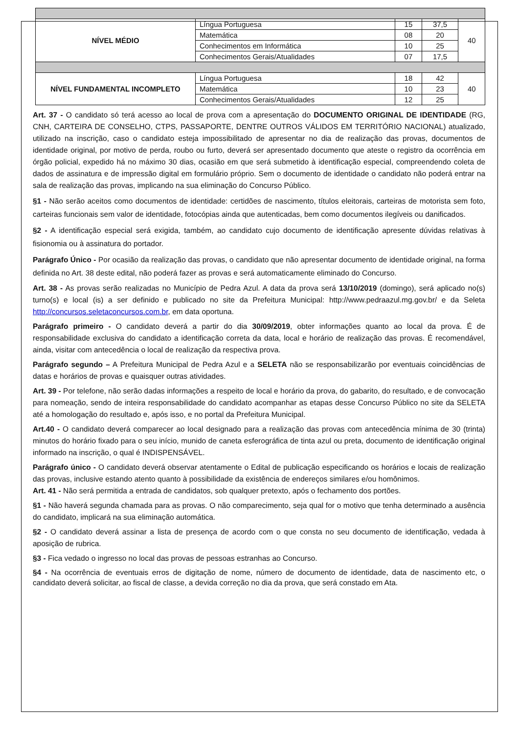| NÍVEL MÉDIO | Língua Portuguesa | 15 | 37,5 | 40 |
| | Matemática | 08 | 20 | |
| | Conhecimentos em Informática | 10 | 25 | |
| | Conhecimentos Gerais/Atualidades | 07 | 17,5 | |
| NÍVEL FUNDAMENTAL INCOMPLETO | Língua Portuguesa | 18 | 42 | 40 |
| | Matemática | 10 | 23 | |
| | Conhecimentos Gerais/Atualidades | 12 | 25 | |
Art. 37 - O candidato só terá acesso ao local de prova com a apresentação do DOCUMENTO ORIGINAL DE IDENTIDADE (RG, CNH, CARTEIRA DE CONSELHO, CTPS, PASSAPORTE, DENTRE OUTROS VÁLIDOS EM TERRITÓRIO NACIONAL) atualizado, utilizado na inscrição, caso o candidato esteja impossibilitado de apresentar no dia de realização das provas, documentos de identidade original, por motivo de perda, roubo ou furto, deverá ser apresentado documento que ateste o registro da ocorrência em órgão policial, expedido há no máximo 30 dias, ocasião em que será submetido à identificação especial, compreendendo coleta de dados de assinatura e de impressão digital em formulário próprio. Sem o documento de identidade o candidato não poderá entrar na sala de realização das provas, implicando na sua eliminação do Concurso Público.
§1 - Não serão aceitos como documentos de identidade: certidões de nascimento, títulos eleitorais, carteiras de motorista sem foto, carteiras funcionais sem valor de identidade, fotocópias ainda que autenticadas, bem como documentos ilegíveis ou danificados.
§2 - A identificação especial será exigida, também, ao candidato cujo documento de identificação apresente dúvidas relativas à fisionomia ou à assinatura do portador.
Parágrafo Único - Por ocasião da realização das provas, o candidato que não apresentar documento de identidade original, na forma definida no Art. 38 deste edital, não poderá fazer as provas e será automaticamente eliminado do Concurso.
Art. 38 - As provas serão realizadas no Município de Pedra Azul. A data da prova será 13/10/2019 (domingo), será aplicado no(s) turno(s) e local (is) a ser definido e publicado no site da Prefeitura Municipal: http://www.pedraazul.mg.gov.br/ e da Seleta http://concursos.seletaconcursos.com.br, em data oportuna.
Parágrafo primeiro - O candidato deverá a partir do dia 30/09/2019, obter informações quanto ao local da prova. É de responsabilidade exclusiva do candidato a identificação correta da data, local e horário de realização das provas. É recomendável, ainda, visitar com antecedência o local de realização da respectiva prova.
Parágrafo segundo – A Prefeitura Municipal de Pedra Azul e a SELETA não se responsabilizarão por eventuais coincidências de datas e horários de provas e quaisquer outras atividades.
Art. 39 - Por telefone, não serão dadas informações a respeito de local e horário da prova, do gabarito, do resultado, e de convocação para nomeação, sendo de inteira responsabilidade do candidato acompanhar as etapas desse Concurso Público no site da SELETA até a homologação do resultado e, após isso, e no portal da Prefeitura Municipal.
Art.40 - O candidato deverá comparecer ao local designado para a realização das provas com antecedência mínima de 30 (trinta) minutos do horário fixado para o seu início, munido de caneta esferográfica de tinta azul ou preta, documento de identificação original informado na inscrição, o qual é INDISPENSÁVEL.
Parágrafo único - O candidato deverá observar atentamente o Edital de publicação especificando os horários e locais de realização das provas, inclusive estando atento quanto à possibilidade da existência de endereços similares e/ou homônimos.
Art. 41 - Não será permitida a entrada de candidatos, sob qualquer pretexto, após o fechamento dos portões.
§1 - Não haverá segunda chamada para as provas. O não comparecimento, seja qual for o motivo que tenha determinado a ausência do candidato, implicará na sua eliminação automática.
§2 - O candidato deverá assinar a lista de presença de acordo com o que consta no seu documento de identificação, vedada à aposição de rubrica.
§3 - Fica vedado o ingresso no local das provas de pessoas estranhas ao Concurso.
§4 - Na ocorrência de eventuais erros de digitação de nome, número de documento de identidade, data de nascimento etc, o candidato deverá solicitar, ao fiscal de classe, a devida correção no dia da prova, que será constado em Ata.